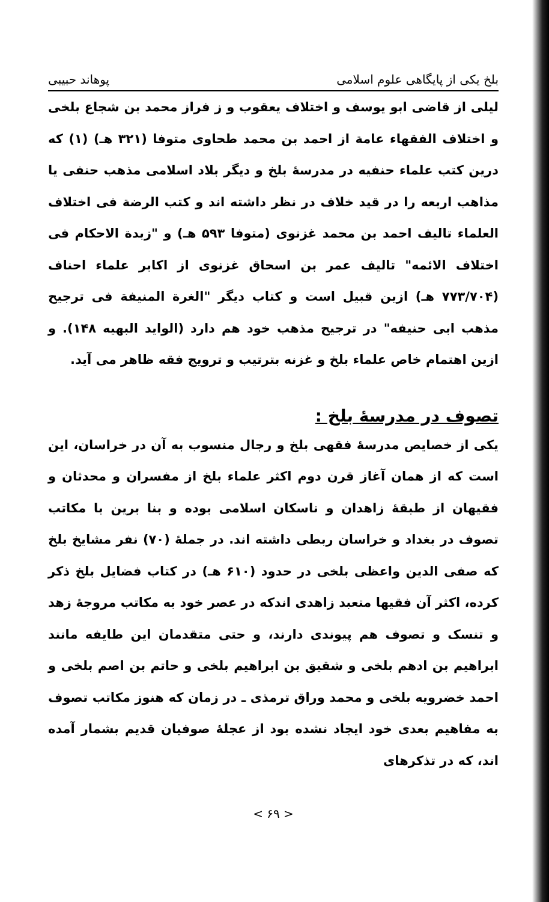بلخ یکی از پایگاهی علوم اسلامی پوهاند حبیبی
لیلی از قاضی ابو یوسف و اختلاف یعقوب و ز فراز محمد بن شجاع بلخی و اختلاف الفقهاء عامة از احمد بن محمد طحاوی متوفا (۳۲۱ هـ) (۱) که درین کتب علماء حنفیه در مدرسهٔ بلخ و دیگر بلاد اسلامی مذهب حنفی یا مذاهب اربعه را در قید خلاف در نظر داشته اند و کتب الرضة فی اختلاف العلماء تالیف احمد بن محمد غزنوی (متوفا ۵۹۳ هـ) و "زبدة الاحکام فی اختلاف الائمه" تالیف عمر بن اسحاق غزنوی از اکابر علماء احناف (۷۷۳/۷۰۴ هـ) ازین قبیل است و کتاب دیگر "الغرة المنیفة فی ترجیح مذهب ابی حنیفه" در ترجیح مذهب خود هم دارد (الواید البهیه ۱۴۸). و ازین اهتمام خاص علماء بلخ و غزنه بترتیب و ترویج فقه ظاهر می آید.
تصوف در مدرسهٔ بلخ :
یکی از خصایص مدرسهٔ فقهی بلخ و رجال منسوب به آن در خراسان، این است که از همان آغاز قرن دوم اکثر علماء بلخ از مفسران و محدثان و فقیهان از طبقهٔ زاهدان و ناسکان اسلامی بوده و بنا برین با مکاتب تصوف در بغداد و خراسان ربطی داشته اند. در جملهٔ (۷۰) نفر مشایخ بلخ که صفی الدین واعظی بلخی در حدود (۶۱۰ هـ) در کتاب فضایل بلخ ذکر کرده، اکثر آن فقیها متعبد زاهدی اندکه در عصر خود به مکاتب مروجهٔ زهد و تنسک و تصوف هم پیوندی دارند، و حتی متقدمان این طایفه مانند ابراهیم بن ادهم بلخی و شقیق بن ابراهیم بلخی و حاتم بن اصم بلخی و احمد خضرویه بلخی و محمد وراق ترمذی ـ در زمان که هنوز مکاتب تصوف به مفاهیم بعدی خود ایجاد نشده بود از عجلهٔ صوفیان قدیم بشمار آمده اند، که در تذکرهای
< ۶۹ >